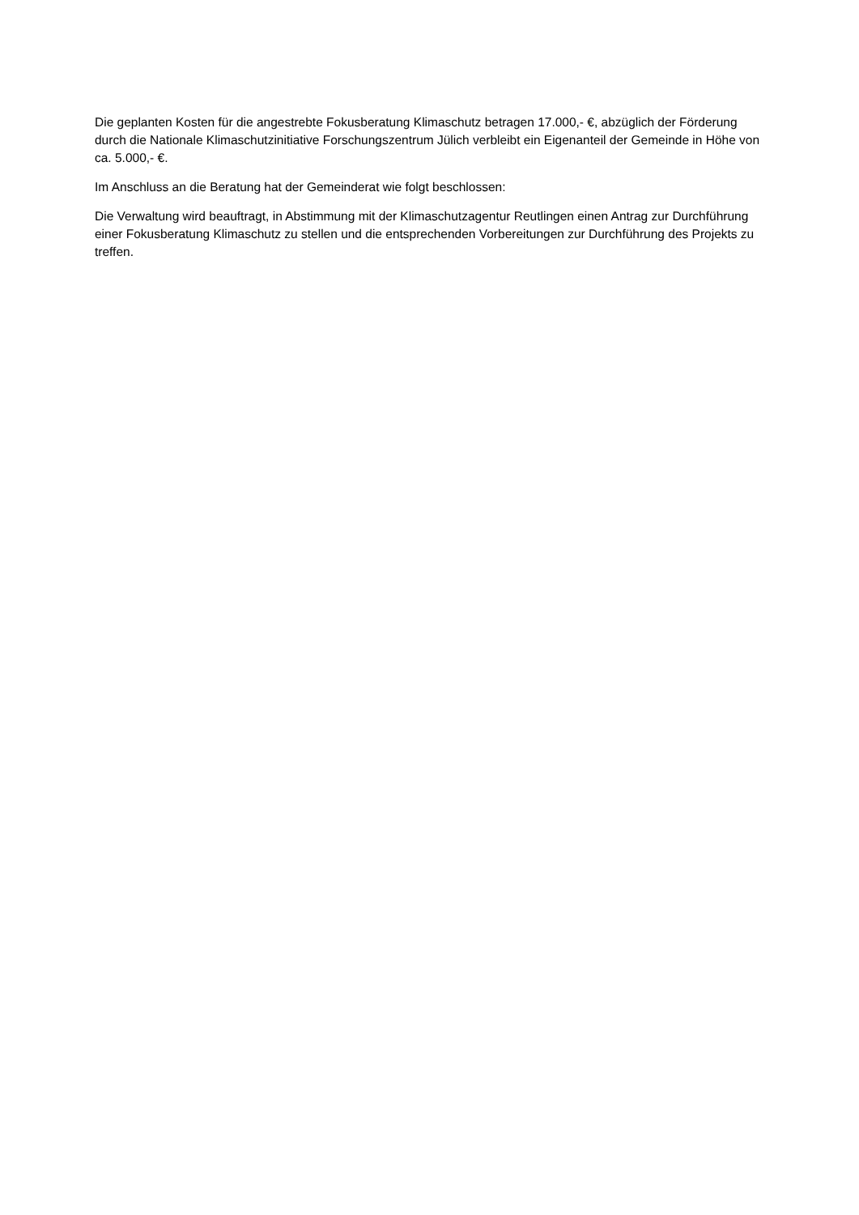Die geplanten Kosten für die angestrebte Fokusberatung Klimaschutz betragen 17.000,- €, abzüglich der Förderung durch die Nationale Klimaschutzinitiative Forschungszentrum Jülich verbleibt ein Eigenanteil der Gemeinde in Höhe von ca. 5.000,- €.
Im Anschluss an die Beratung hat der Gemeinderat wie folgt beschlossen:
Die Verwaltung wird beauftragt, in Abstimmung mit der Klimaschutzagentur Reutlingen einen Antrag zur Durchführung einer Fokusberatung Klimaschutz zu stellen und die entsprechenden Vorbereitungen zur Durchführung des Projekts zu treffen.